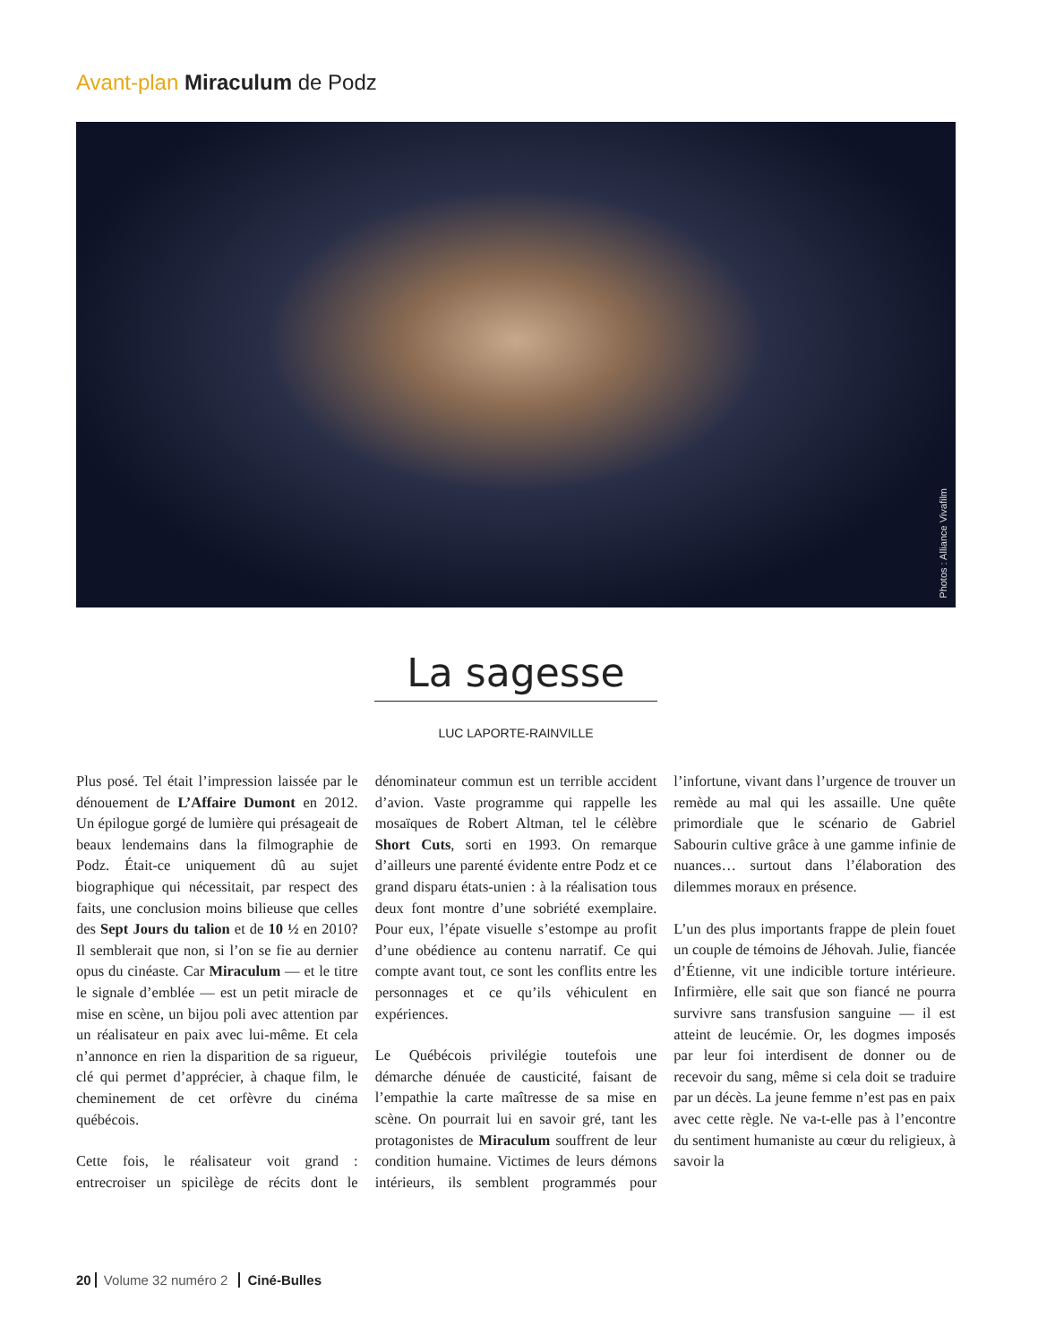Avant-plan Miraculum de Podz
Photos : Alliance Vivafilm
La sagesse
LUC LAPORTE-RAINVILLE
Plus posé. Tel était l’impression laissée par le dénouement de L’Affaire Dumont en 2012. Un épilogue gorgé de lumière qui présageait de beaux lendemains dans la filmographie de Podz. Était-ce uniquement dû au sujet biographique qui nécessitait, par respect des faits, une conclusion moins bilieuse que celles des Sept Jours du talion et de 10 ½ en 2010? Il semblerait que non, si l’on se fie au dernier opus du cinéaste. Car Miraculum — et le titre le signale d’emblée — est un petit miracle de mise en scène, un bijou poli avec attention par un réalisateur en paix avec lui-même. Et cela n’annonce en rien la disparition de sa rigueur, clé qui permet d’apprécier, à chaque film, le cheminement de cet orfèvre du cinéma québécois.
Cette fois, le réalisateur voit grand : entrecroiser un spicilège de récits dont le dénominateur commun est un terrible accident d’avion. Vaste programme qui rappelle les mosaïques de Robert Altman, tel le célèbre Short Cuts, sorti en 1993. On remarque d’ailleurs une parenté évidente entre Podz et ce grand disparu états-unien : à la réalisation tous deux font montre d’une sobriété exemplaire. Pour eux, l’épate visuelle s’estompe au profit d’une obédience au contenu narratif. Ce qui compte avant tout, ce sont les conflits entre les personnages et ce qu’ils véhiculent en expériences.
Le Québécois privilégie toutefois une démarche dénuée de causticité, faisant de l’empathie la carte maîtresse de sa mise en scène. On pourrait lui en savoir gré, tant les protagonistes de Miraculum souffrent de leur condition humaine. Victimes de leurs démons intérieurs, ils semblent programmés pour l’infortune, vivant dans l’urgence de trouver un remède au mal qui les assaille. Une quête primordiale que le scénario de Gabriel Sabourin cultive grâce à une gamme infinie de nuances… surtout dans l’élaboration des dilemmes moraux en présence.
L’un des plus importants frappe de plein fouet un couple de témoins de Jéhovah. Julie, fiancée d’Étienne, vit une indicible torture intérieure. Infirmière, elle sait que son fiancé ne pourra survivre sans transfusion sanguine — il est atteint de leucémie. Or, les dogmes imposés par leur foi interdisent de donner ou de recevoir du sang, même si cela doit se traduire par un décès. La jeune femme n’est pas en paix avec cette règle. Ne va-t-elle pas à l’encontre du sentiment humaniste au cœur du religieux, à savoir la
20 Volume 32 numéro 2 Ciné-Bulles